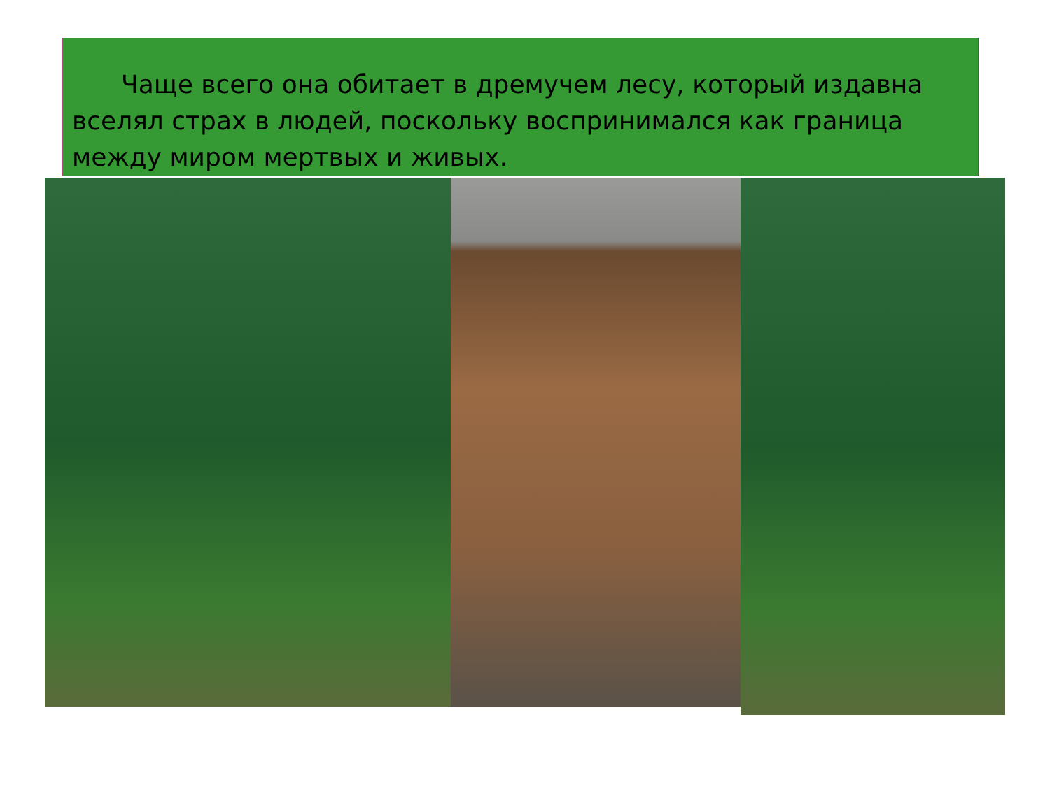Чаще всего она обитает в дремучем лесу, который издавна вселял страх в людей, поскольку воспринимался как граница между миром мертвых и живых.